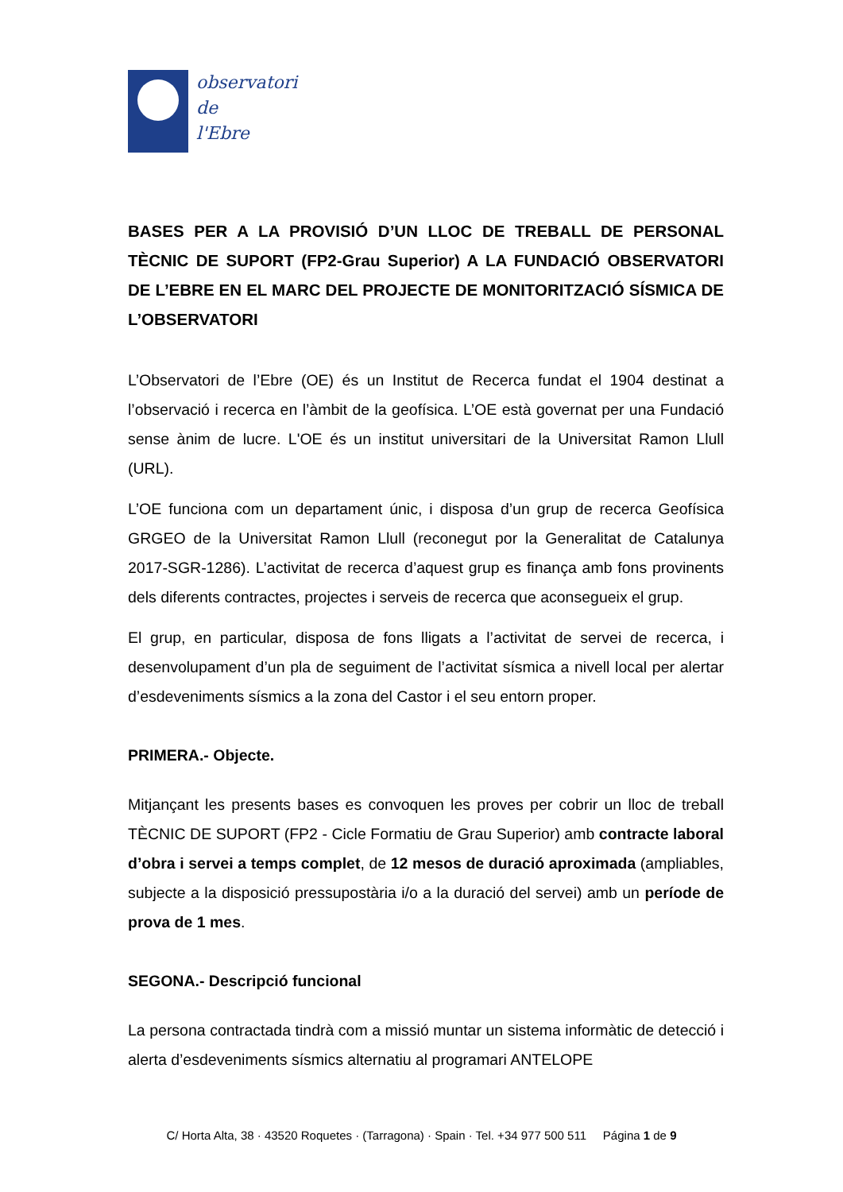observatori
de
l'Ebre
BASES PER A LA PROVISIÓ D’UN LLOC DE TREBALL DE PERSONAL TÈCNIC DE SUPORT (FP2-Grau Superior) A LA FUNDACIÓ OBSERVATORI DE L’EBRE EN EL MARC DEL PROJECTE DE MONITORITZACIÓ SÍSMICA DE L’OBSERVATORI
L’Observatori de l’Ebre (OE) és un Institut de Recerca fundat el 1904 destinat a l’observació i recerca en l’àmbit de la geofísica. L’OE està governat per una Fundació sense ànim de lucre. L'OE és un institut universitari de la Universitat Ramon Llull (URL).
L’OE funciona com un departament únic, i disposa d’un grup de recerca Geofísica GRGEO de la Universitat Ramon Llull (reconegut por la Generalitat de Catalunya 2017-SGR-1286). L’activitat de recerca d’aquest grup es finança amb fons provinents dels diferents contractes, projectes i serveis de recerca que aconsegueix el grup.
El grup, en particular, disposa de fons lligats a l’activitat de servei de recerca, i desenvolupament d’un pla de seguiment de l’activitat sísmica a nivell local per alertar d’esdeveniments sísmics a la zona del Castor i el seu entorn proper.
PRIMERA.- Objecte.
Mitjançant les presents bases es convoquen les proves per cobrir un lloc de treball TÈCNIC DE SUPORT (FP2 - Cicle Formatiu de Grau Superior) amb contracte laboral d’obra i servei a temps complet, de 12 mesos de duració aproximada (ampliables, subjecte a la disposició pressupostària i/o a la duració del servei) amb un període de prova de 1 mes.
SEGONA.- Descripció funcional
La persona contractada tindrà com a missió muntar un sistema informàtic de detecció i alerta d’esdeveniments sísmics alternatiu al programari ANTELOPE
C/ Horta Alta, 38 · 43520 Roquetes · (Tarragona) · Spain · Tel. +34 977 500 511 Página 1 de 9